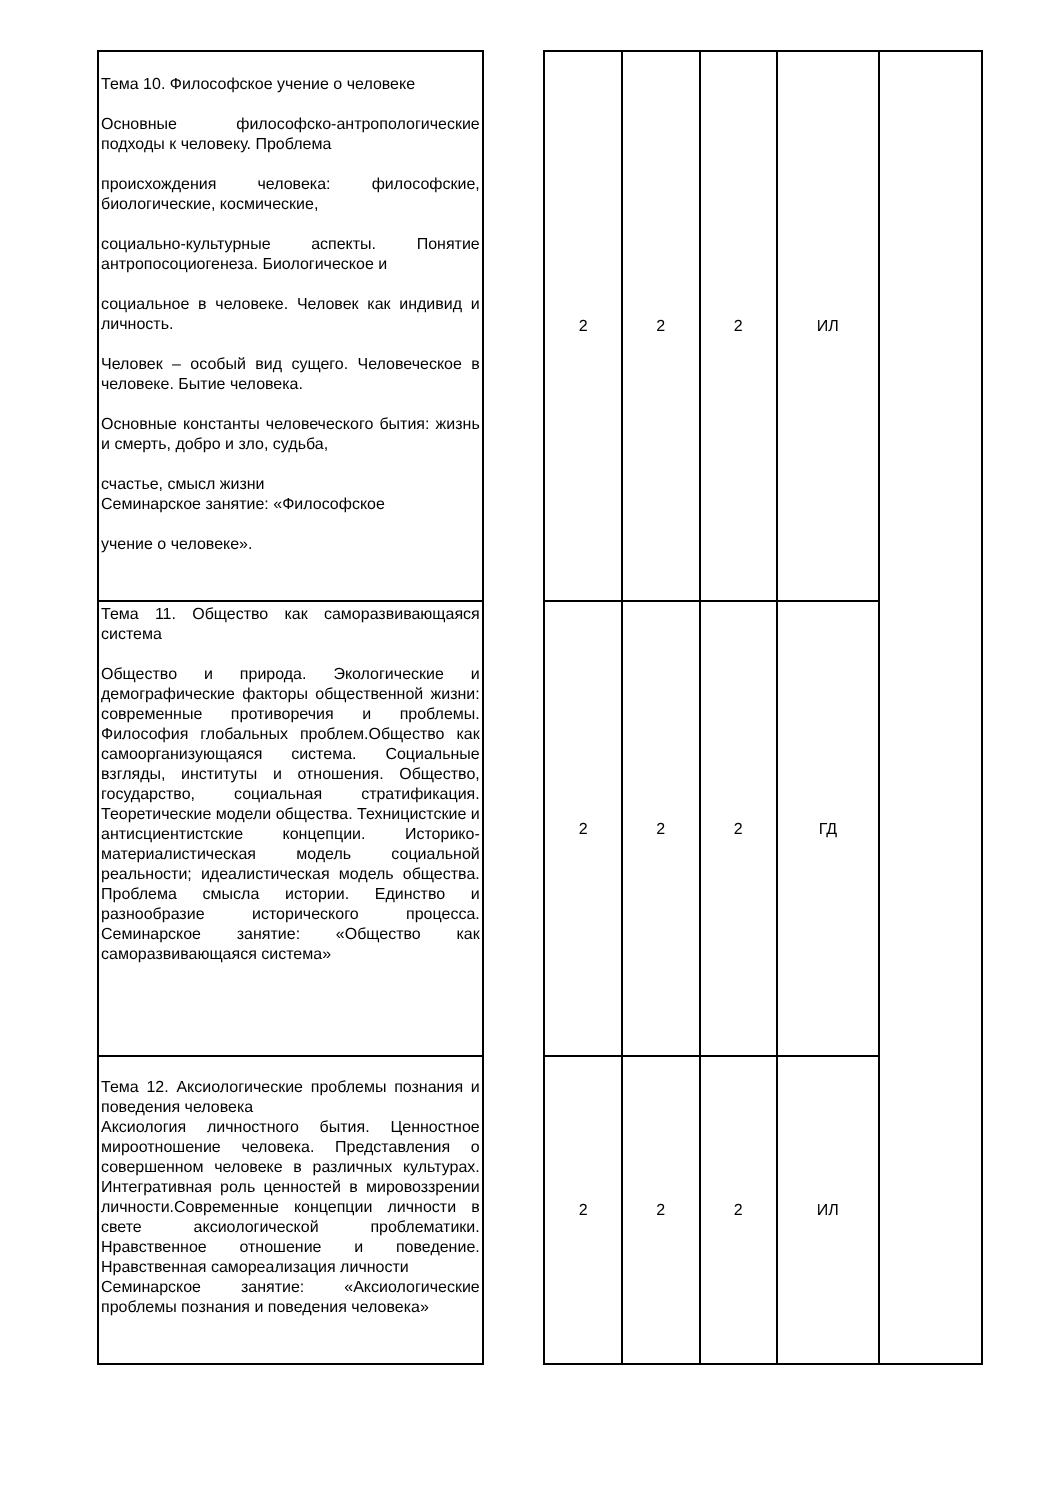| Тема 10. Философское учение о человеке Основные философско-антропологические подходы к человеку. Проблема происхождения человека: философские, биологические, космические, социально-культурные аспекты. Понятие антропосоциогенеза. Биологическое и социальное в человеке. Человек как индивид и личность. Человек – особый вид сущего. Человеческое в человеке. Бытие человека. Основные константы человеческого бытия: жизнь и смерть, добро и зло, судьба, счастье, смысл жизни Семинарское занятие: «Философское учение о человеке». | | 2 | 2 | 2 | ИЛ | |
| Тема 11. Общество как саморазвивающаяся система Общество и природа. Экологические и демографические факторы общественной жизни: современные противоречия и проблемы. Философия глобальных проблем.Общество как самоорганизующаяся система. Социальные взгляды, институты и отношения. Общество, государство, социальная стратификация. Теоретические модели общества. Техницистские и антисциентистские концепции. Историко-материалистическая модель социальной реальности; идеалистическая модель общества. Проблема смысла истории. Единство и разнообразие исторического процесса. Семинарское занятие: «Общество как саморазвивающаяся система» | | 2 | 2 | 2 | ГД | |
| Тема 12. Аксиологические проблемы познания и поведения человека Аксиология личностного бытия. Ценностное мироотношение человека. Представления о совершенном человеке в различных культурах. Интегративная роль ценностей в мировоззрении личности.Современные концепции личности в свете аксиологической проблематики. Нравственное отношение и поведение. Нравственная самореализация личности Семинарское занятие: «Аксиологические проблемы познания и поведения человека» | | 2 | 2 | 2 | ИЛ | |